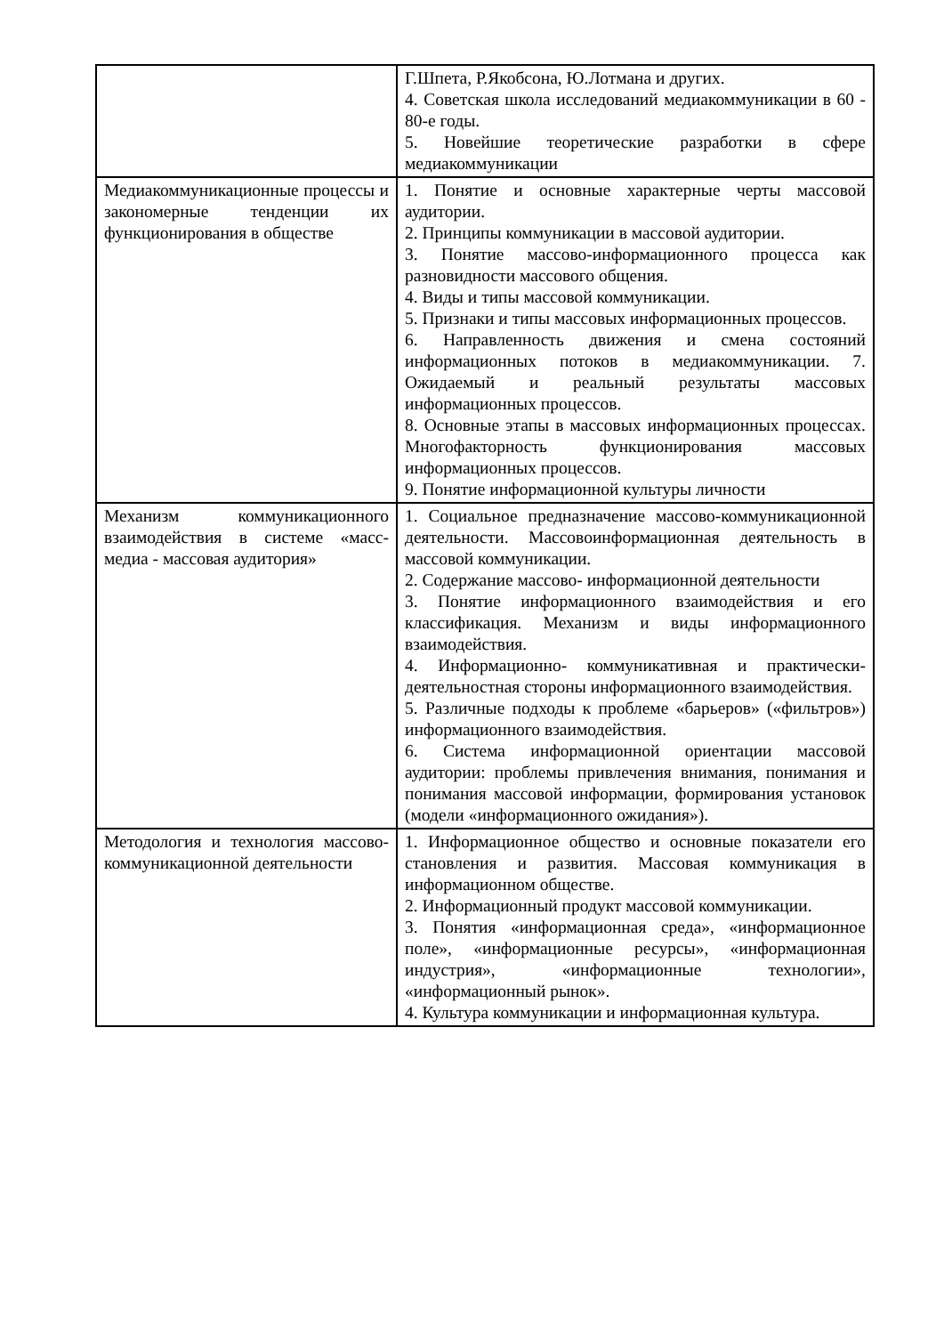| | Г.Шпета, Р.Якобсона, Ю.Лотмана и других. 4. Советская школа исследований медиакоммуникации в 60 - 80-е годы. 5. Новейшие теоретические разработки в сфере медиакоммуникации |
| Медиакоммуникационные процессы и закономерные тенденции их функционирования в обществе | 1. Понятие и основные характерные черты массовой аудитории. 2. Принципы коммуникации в массовой аудитории. 3. Понятие массово-информационного процесса как разновидности массового общения. 4. Виды и типы массовой коммуникации. 5. Признаки и типы массовых информационных процессов. 6. Направленность движения и смена состояний информационных потоков в медиакоммуникации. 7. Ожидаемый и реальный результаты массовых информационных процессов. 8. Основные этапы в массовых информационных процессах. Многофакторность функционирования массовых информационных процессов. 9. Понятие информационной культуры личности |
| Механизм коммуникационного взаимодействия в системе «масс-медиа - массовая аудитория» | 1. Социальное предназначение массово-коммуникационной деятельности. Массовоинформационная деятельность в массовой коммуникации. 2. Содержание массово- информационной деятельности 3. Понятие информационного взаимодействия и его классификация. Механизм и виды информационного взаимодействия. 4. Информационно- коммуникативная и практически- деятельностная стороны информационного взаимодействия. 5. Различные подходы к проблеме «барьеров» («фильтров») информационного взаимодействия. 6. Система информационной ориентации массовой аудитории: проблемы привлечения внимания, понимания и понимания массовой информации, формирования установок (модели «информационного ожидания»). |
| Методология и технология массово- коммуникационной деятельности | 1. Информационное общество и основные показатели его становления и развития. Массовая коммуникация в информационном обществе. 2. Информационный продукт массовой коммуникации. 3. Понятия «информационная среда», «информационное поле», «информационные ресурсы», «информационная индустрия», «информационные технологии», «информационный рынок». 4. Культура коммуникации и информационная культура. |